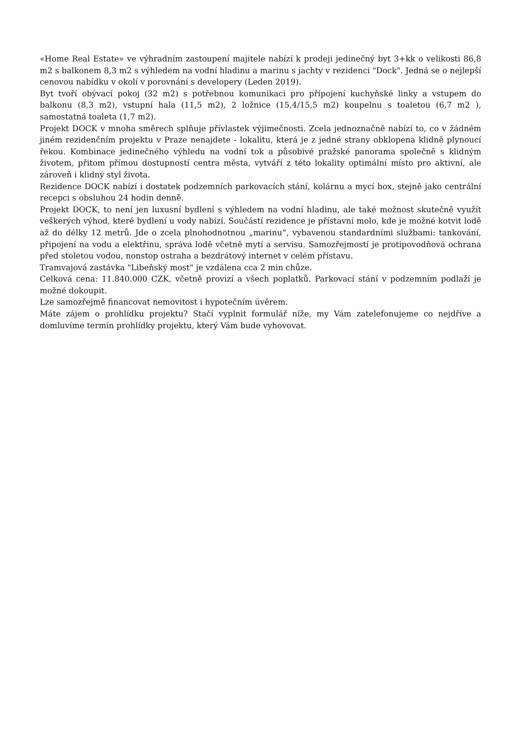«Home Real Estate» ve výhradním zastoupení majitele nabízí k prodeji jedinečný byt 3+kk o velikosti 86,8 m2 s balkonem 8,3 m2 s výhledem na vodní hladinu a marinu s jachty v rezidenci "Dock". Jedná se o nejlepší cenovou nabídku v okolí v porovnání s developery (Leden 2019).
Byt tvoří obývací pokoj (32 m2) s potřebnou komunikaci pro přípojení kuchyňské linky a vstupem do balkonu (8,3 m2), vstupní hala (11,5 m2), 2 ložnice (15,4/15,5 m2) koupelnu s toaletou (6,7 m2 ), samostatná toaleta (1,7 m2).
Projekt DOCK v mnoha směrech splňuje přívlastek výjimečnosti. Zcela jednoznačně nabízí to, co v žádném jiném rezidenčním projektu v Praze nenajdete - lokalitu, která je z jedné strany obklopena klidně plynoucí řekou. Kombinace jedinečného výhledu na vodní tok a působivé pražské panorama společně s klidným životem, přitom přímou dostupností centra města, vytváří z této lokality optimální místo pro aktivní, ale zároveň i klidný styl života.
Rezidence DOCK nabízí i dostatek podzemních parkovacích stání, kolárnu a mycí box, stejně jako centrální recepci s obsluhou 24 hodin denně.
Projekt DOCK, to není jen luxusní bydlení s výhledem na vodní hladinu, ale také možnost skutečně využít veškerých výhod, které bydlení u vody nabízí. Součástí rezidence je přístavní molo, kde je možné kotvit lodě až do délky 12 metrů. Jde o zcela plnohodnotnou „marinu“, vybavenou standardními službami: tankování, připojení na vodu a elektřinu, správa lodě včetně mytí a servisu. Samozřejmostí je protipovodňová ochrana před stoletou vodou, nonstop ostraha a bezdrátový internet v celém přístavu.
Tramvajová zastávka "Libeňský most" je vzdálena cca 2 min chůze.
Celková cena: 11.840.000 CZK, včetně provizí a všech poplatků. Parkovací stání v podzemním podlaží je možné dokoupit.
Lze samozřejmě financovat nemovitost i hypotečním úvěrem.
Máte zájem o prohlídku projektu? Stačí vyplnit formulář níže, my Vám zatelefonujeme co nejdříve a domluvíme termín prohlídky projektu, který Vám bude vyhovovat.